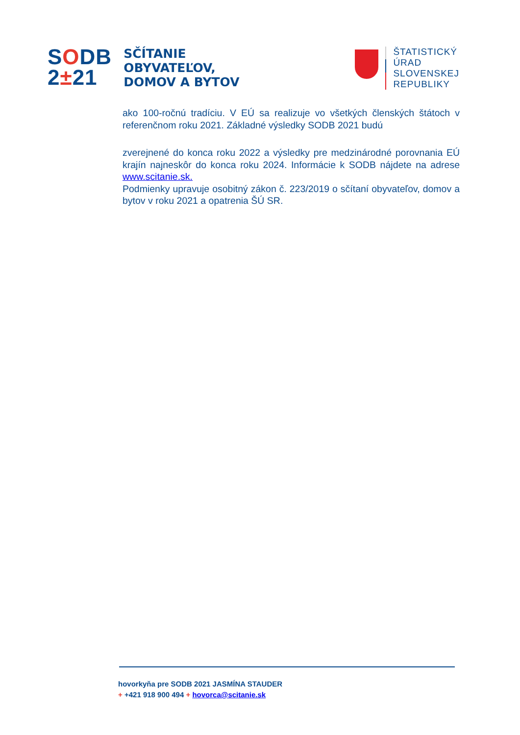SODB
2±21
SČÍTANIE
OBYVATEĽOV,
DOMOV A BYTOV
ŠTATISTICKÝ
ÚRAD
SLOVENSKEJ
REPUBLIKY
ako 100-ročnú tradíciu. V EÚ sa realizuje vo všetkých členských štátoch v referenčnom roku 2021. Základné výsledky SODB 2021 budú
zverejnené do konca roku 2022 a výsledky pre medzinárodné porovnania EÚ krajín najneskôr do konca roku 2024. Informácie k SODB nájdete na adrese www.scitanie.sk.
Podmienky upravuje osobitný zákon č. 223/2019 o sčítaní obyvateľov, domov a bytov v roku 2021 a opatrenia ŠÚ SR.
hovorkyňa pre SODB 2021 JASMÍNA STAUDER
+ +421 918 900 494 + hovorca@scitanie.sk